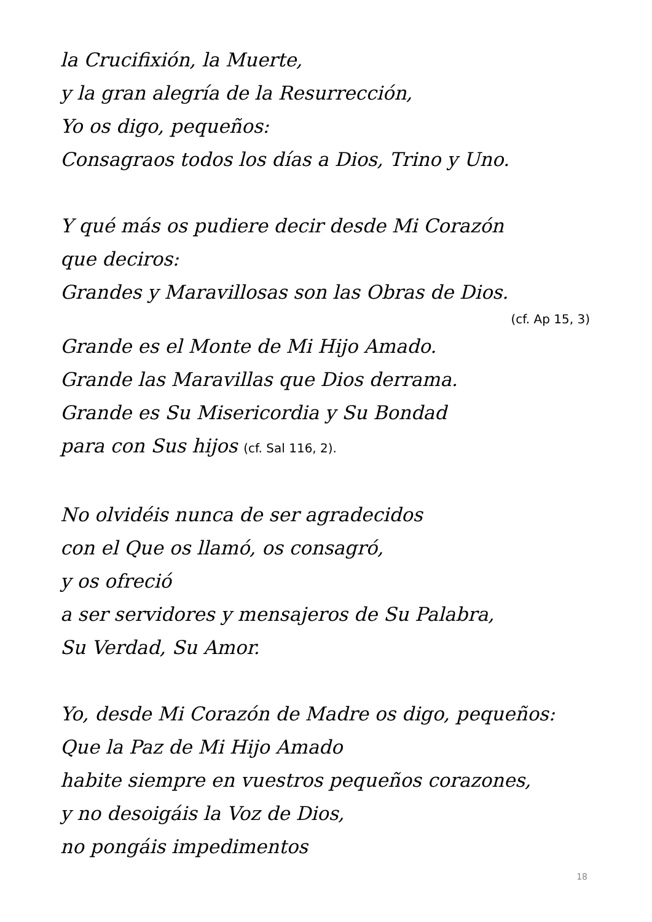la Crucifixión, la Muerte,
y la gran alegría de la Resurrección,
Yo os digo, pequeños:
Consagraos todos los días a Dios, Trino y Uno.
Y qué más os pudiere decir desde Mi Corazón
que deciros:
Grandes y Maravillosas son las Obras de Dios.
(cf. Ap 15, 3)
Grande es el Monte de Mi Hijo Amado.
Grande las Maravillas que Dios derrama.
Grande es Su Misericordia y Su Bondad
para con Sus hijos (cf. Sal 116, 2).
No olvidéis nunca de ser agradecidos
con el Que os llamó, os consagró,
y os ofreció
a ser servidores y mensajeros de Su Palabra,
Su Verdad, Su Amor.
Yo, desde Mi Corazón de Madre os digo, pequeños:
Que la Paz de Mi Hijo Amado
habite siempre en vuestros pequeños corazones,
y no desoigáis la Voz de Dios,
no pongáis impedimentos
18